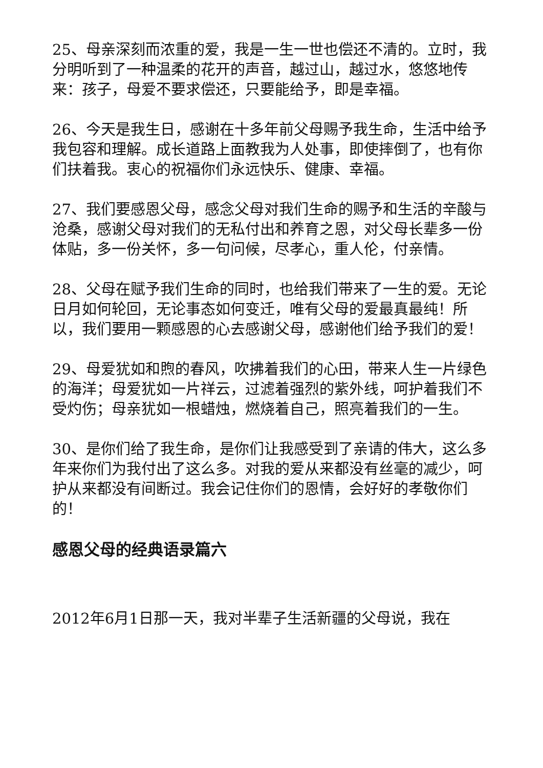25、母亲深刻而浓重的爱，我是一生一世也偿还不清的。立时，我分明听到了一种温柔的花开的声音，越过山，越过水，悠悠地传来：孩子，母爱不要求偿还，只要能给予，即是幸福。
26、今天是我生日，感谢在十多年前父母赐予我生命，生活中给予我包容和理解。成长道路上面教我为人处事，即使摔倒了，也有你们扶着我。衷心的祝福你们永远快乐、健康、幸福。
27、我们要感恩父母，感念父母对我们生命的赐予和生活的辛酸与沧桑，感谢父母对我们的无私付出和养育之恩，对父母长辈多一份体贴，多一份关怀，多一句问候，尽孝心，重人伦，付亲情。
28、父母在赋予我们生命的同时，也给我们带来了一生的爱。无论日月如何轮回，无论事态如何变迁，唯有父母的爱最真最纯！所以，我们要用一颗感恩的心去感谢父母，感谢他们给予我们的爱！
29、母爱犹如和煦的春风，吹拂着我们的心田，带来人生一片绿色的海洋；母爱犹如一片祥云，过滤着强烈的紫外线，呵护着我们不受灼伤；母亲犹如一根蜡烛，燃烧着自己，照亮着我们的一生。
30、是你们给了我生命，是你们让我感受到了亲请的伟大，这么多年来你们为我付出了这么多。对我的爱从来都没有丝毫的减少，呵护从来都没有间断过。我会记住你们的恩情，会好好的孝敬你们的！
感恩父母的经典语录篇六
2012年6月1日那一天，我对半辈子生活新疆的父母说，我在